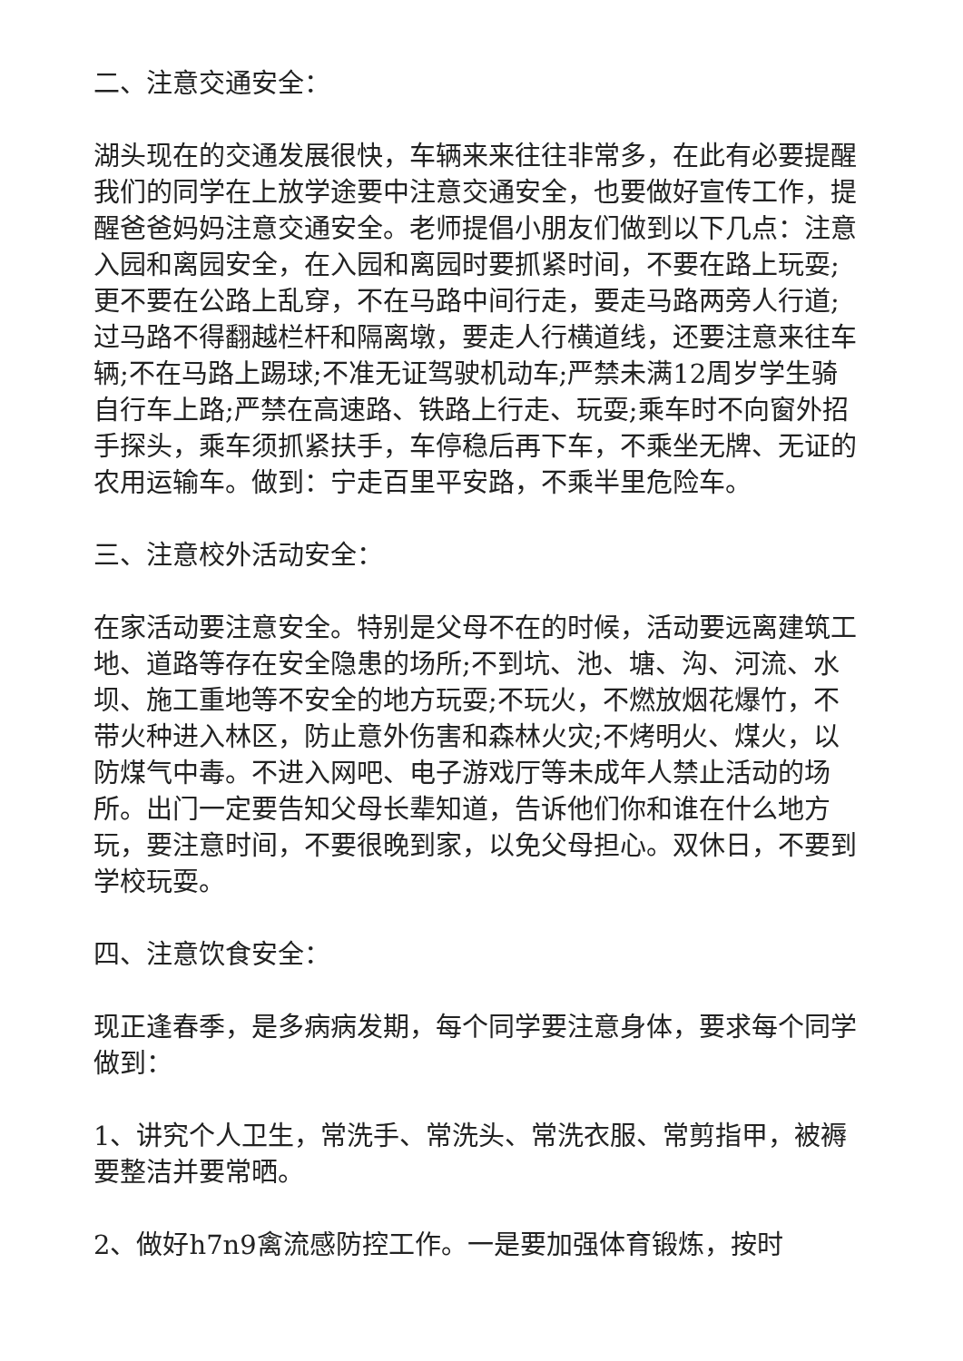二、注意交通安全：
湖头现在的交通发展很快，车辆来来往往非常多，在此有必要提醒我们的同学在上放学途要中注意交通安全，也要做好宣传工作，提醒爸爸妈妈注意交通安全。老师提倡小朋友们做到以下几点：注意入园和离园安全，在入园和离园时要抓紧时间，不要在路上玩耍;更不要在公路上乱穿，不在马路中间行走，要走马路两旁人行道;过马路不得翻越栏杆和隔离墩，要走人行横道线，还要注意来往车辆;不在马路上踢球;不准无证驾驶机动车;严禁未满12周岁学生骑自行车上路;严禁在高速路、铁路上行走、玩耍;乘车时不向窗外招手探头，乘车须抓紧扶手，车停稳后再下车，不乘坐无牌、无证的农用运输车。做到：宁走百里平安路，不乘半里危险车。
三、注意校外活动安全：
在家活动要注意安全。特别是父母不在的时候，活动要远离建筑工地、道路等存在安全隐患的场所;不到坑、池、塘、沟、河流、水坝、施工重地等不安全的地方玩耍;不玩火，不燃放烟花爆竹，不带火种进入林区，防止意外伤害和森林火灾;不烤明火、煤火，以防煤气中毒。不进入网吧、电子游戏厅等未成年人禁止活动的场所。出门一定要告知父母长辈知道，告诉他们你和谁在什么地方玩，要注意时间，不要很晚到家，以免父母担心。双休日，不要到学校玩耍。
四、注意饮食安全：
现正逢春季，是多病病发期，每个同学要注意身体，要求每个同学做到：
1、讲究个人卫生，常洗手、常洗头、常洗衣服、常剪指甲，被褥要整洁并要常晒。
2、做好h7n9禽流感防控工作。一是要加强体育锻炼，按时